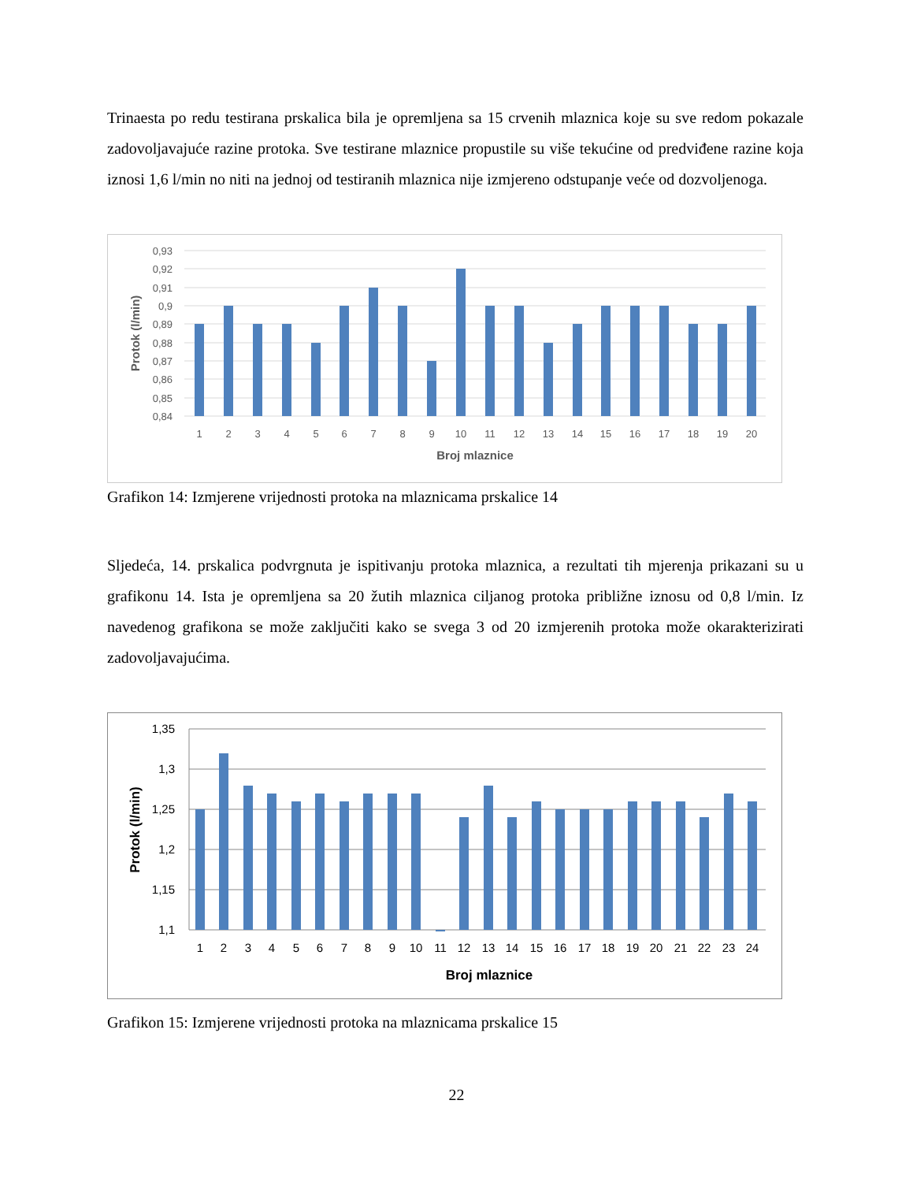Trinaesta po redu testirana prskalica bila je opremljena sa 15 crvenih mlaznica koje su sve redom pokazale zadovoljavajuće razine protoka. Sve testirane mlaznice propustile su više tekućine od predviđene razine koja iznosi 1,6 l/min no niti na jednoj od testiranih mlaznica nije izmjereno odstupanje veće od dozvoljenoga.
0,93
0,92
0,91
0,9
0,89
0,88
0,87
0,86
0,85
0,84
1
2
3
4
5
6
7
8
9
10
11
12
13
14
15
16
17
18
19
20
Broj mlaznice
Protok (l/min)
Grafikon 14: Izmjerene vrijednosti protoka na mlaznicama prskalice 14
Sljedeća, 14. prskalica podvrgnuta je ispitivanju protoka mlaznica, a rezultati tih mjerenja prikazani su u grafikonu 14. Ista je opremljena sa 20 žutih mlaznica ciljanog protoka približne iznosu od 0,8 l/min. Iz navedenog grafikona se može zaključiti kako se svega 3 od 20 izmjerenih protoka može okarakterizirati zadovoljavajućima.
1,35
1,3
1,25
1,2
1,15
1,1
1
2
3
4
5
6
7
8
9
10
11
12
13
14
15
16
17
18
19
20
21
22
23
24
Broj mlaznice
Protok (l/min)
Grafikon 15: Izmjerene vrijednosti protoka na mlaznicama prskalice 15
22